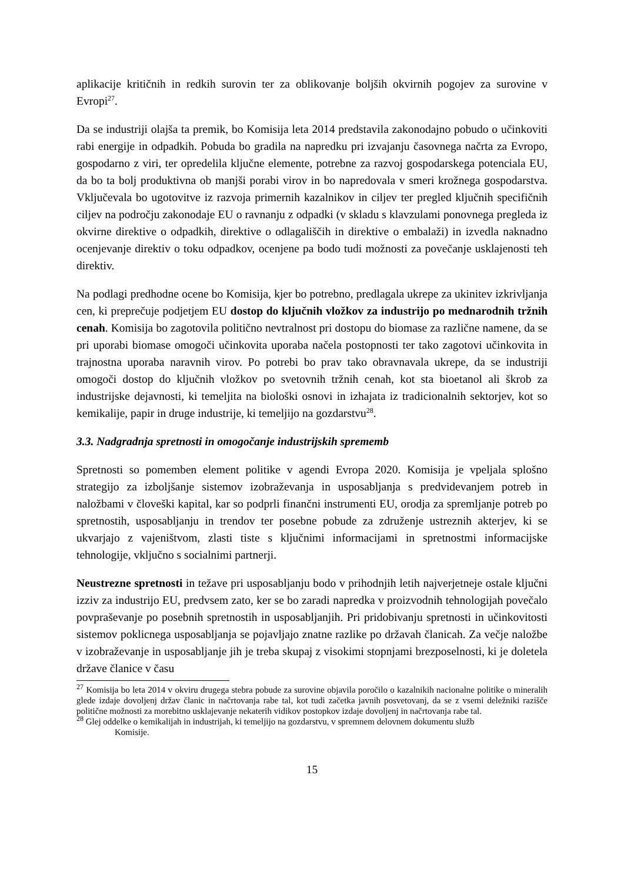aplikacije kritičnih in redkih surovin ter za oblikovanje boljših okvirnih pogojev za surovine v Evropi<sup>27</sup>.
Da se industriji olajša ta premik, bo Komisija leta 2014 predstavila zakonodajno pobudo o učinkoviti rabi energije in odpadkih. Pobuda bo gradila na napredku pri izvajanju časovnega načrta za Evropo, gospodarno z viri, ter opredelila ključne elemente, potrebne za razvoj gospodarskega potenciala EU, da bo ta bolj produktivna ob manjši porabi virov in bo napredovala v smeri krožnega gospodarstva. Vključevala bo ugotovitve iz razvoja primernih kazalnikov in ciljev ter pregled ključnih specifičnih ciljev na področju zakonodaje EU o ravnanju z odpadki (v skladu s klavzulami ponovnega pregleda iz okvirne direktive o odpadkih, direktive o odlagališčih in direktive o embalaži) in izvedla naknadno ocenjevanje direktiv o toku odpadkov, ocenjene pa bodo tudi možnosti za povečanje usklajenosti teh direktiv.
Na podlagi predhodne ocene bo Komisija, kjer bo potrebno, predlagala ukrepe za ukinitev izkrivljanja cen, ki preprečuje podjetjem EU dostop do ključnih vložkov za industrijo po mednarodnih tržnih cenah. Komisija bo zagotovila politično nevtralnost pri dostopu do biomase za različne namene, da se pri uporabi biomase omogoči učinkovita uporaba načela postopnosti ter tako zagotovi učinkovita in trajnostna uporaba naravnih virov. Po potrebi bo prav tako obravnavala ukrepe, da se industriji omogoči dostop do ključnih vložkov po svetovnih tržnih cenah, kot sta bioetanol ali škrob za industrijske dejavnosti, ki temeljita na biološki osnovi in izhajata iz tradicionalnih sektorjev, kot so kemikalije, papir in druge industrije, ki temeljijo na gozdarstvu<sup>28</sup>.
3.3. Nadgradnja spretnosti in omogočanje industrijskih sprememb
Spretnosti so pomemben element politike v agendi Evropa 2020. Komisija je vpeljala splošno strategijo za izboljšanje sistemov izobraževanja in usposabljanja s predvidevanjem potreb in naložbami v človeški kapital, kar so podprli finančni instrumenti EU, orodja za spremljanje potreb po spretnostih, usposabljanju in trendov ter posebne pobude za združenje ustreznih akterjev, ki se ukvarjajo z vajeništvom, zlasti tiste s ključnimi informacijami in spretnostmi informacijske tehnologije, vključno s socialnimi partnerji.
Neustrezne spretnosti in težave pri usposabljanju bodo v prihodnjih letih najverjetneje ostale ključni izziv za industrijo EU, predvsem zato, ker se bo zaradi napredka v proizvodnih tehnologijah povečalo povpraševanje po posebnih spretnostih in usposabljanjih. Pri pridobivanju spretnosti in učinkovitosti sistemov poklicnega usposabljanja se pojavljajo znatne razlike po državah članicah. Za večje naložbe v izobraževanje in usposabljanje jih je treba skupaj z visokimi stopnjami brezposelnosti, ki je doletela države članice v času
<sup>27</sup> Komisija bo leta 2014 v okviru drugega stebra pobude za surovine objavila poročilo o kazalnikih nacionalne politike o mineralih glede izdaje dovoljenj držav članic in načrtovanja rabe tal, kot tudi začetka javnih posvetovanj, da se z vsemi deležniki razišče politične možnosti za morebitno usklajevanje nekaterih vidikov postopkov izdaje dovoljenj in načrtovanja rabe tal.
<sup>28</sup> Glej oddelke o kemikalijah in industrijah, ki temeljijo na gozdarstvu, v spremnem delovnem dokumentu služb
Komisije.
15